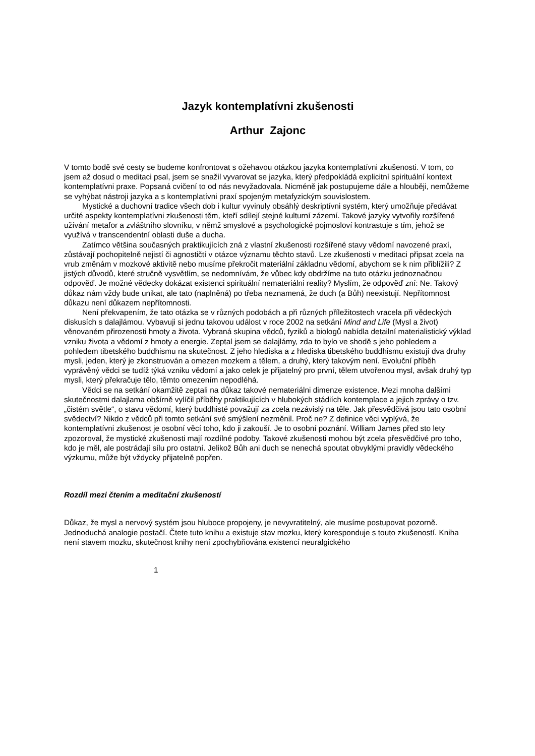Jazyk kontemplatívni zkušenosti
Arthur Zajonc
V tomto bodě své cesty se budeme konfrontovat s ožehavou otázkou jazyka kontemplatívni zkušenosti. V tom, co jsem až dosud o meditaci psal, jsem se snažil vyvarovat se jazyka, který předpokládá explicitní spirituální kontext kontemplatívni praxe. Popsaná cvičení to od nás nevyžadovala. Nicméně jak postupujeme dále a hlouběji, nemůžeme se vyhýbat nástroji jazyka a s kontemplatívni praxí spojeným metafyzickým souvislostem.
Mystické a duchovní tradice všech dob i kultur vyvinuly obsáhlý deskriptívni systém, který umožňuje předávat určité aspekty kontemplatívni zkušenosti těm, kteří sdílejí stejné kulturní zázemí. Takové jazyky vytvořily rozšířené užívání metafor a zvláštního slovníku, v němž smyslové a psychologické pojmosloví kontrastuje s tím, jehož se využívá v transcendentní oblasti duše a ducha.
Zatímco většina současných praktikujících zná z vlastní zkušenosti rozšířené stavy vědomí navozené praxí, zůstávají pochopitelně nejistí či agnostičtí v otázce významu těchto stavů. Lze zkušenosti v meditaci připsat zcela na vrub změnám v mozkové aktivitě nebo musíme překročit materiální základnu vědomí, abychom se k nim přiblížili? Z jistých důvodů, které stručně vysvětlím, se nedomnívám, že vůbec kdy obdržíme na tuto otázku jednoznačnou odpověď. Je možné vědecky dokázat existenci spirituální nemateriálni reality? Myslím, že odpověď zní: Ne. Takový důkaz nám vždy bude unikat, ale tato (naplněná) po třeba neznamená, že duch (a Bůh) neexistují. Nepřítomnost důkazu není důkazem nepřítomnosti.
Není překvapením, že tato otázka se v různých podobách a při různých příležitostech vracela při vědeckých diskusích s dalajlámou. Vybavuji si jednu takovou událost v roce 2002 na setkání Mind and Life (Mysl a život) věnovaném přirozenosti hmoty a života. Vybraná skupina vědců, fyziků a biologů nabídla detailní materialistický výklad vzniku života a vědomí z hmoty a energie. Zeptal jsem se dalajlámy, zda to bylo ve shodě s jeho pohledem a pohledem tibetského buddhismu na skutečnost. Z jeho hlediska a z hlediska tibetského buddhismu existují dva druhy mysli, jeden, který je zkonstruován a omezen mozkem a tělem, a druhý, který takovým není. Evoluční příběh vyprávěný vědci se tudíž týká vzniku vědomí a jako celek je přijatelný pro první, tělem utvořenou mysl, avšak druhý typ mysli, který překračuje tělo, těmto omezením nepodléhá.
Vědci se na setkání okamžitě zeptali na důkaz takové nemateriálni dimenze existence. Mezi mnoha dalšími skutečnostmi dalajlama obšírně vylíčil příběhy praktikujících v hlubokých stádiích kontemplace a jejich zprávy o tzv. „čistém světle“, o stavu vědomí, který buddhisté považují za zcela nezávislý na těle. Jak přesvědčivá jsou tato osobní svědectví? Nikdo z vědců při tomto setkání své smýšlení nezměnil. Proč ne? Z definice věci vyplývá, že kontemplatívni zkušenost je osobní věcí toho, kdo ji zakouší. Je to osobní poznání. William James před sto lety zpozoroval, že mystické zkušenosti mají rozdílné podoby. Takové zkušenosti mohou být zcela přesvědčivé pro toho, kdo je měl, ale postrádají sílu pro ostatní. Jelikož Bůh ani duch se nenechá spoutat obvyklými pravidly vědeckého výzkumu, může být vždycky přijatelně popřen.
Rozdíl mezi čtením a meditační zkušeností
Důkaz, že mysl a nervový systém jsou hluboce propojeny, je nevyvratitelný, ale musíme postupovat pozorně. Jednoduchá analogie postačí. Čtete tuto knihu a existuje stav mozku, který koresponduje s touto zkušeností. Kniha není stavem mozku, skutečnost knihy není zpochybňována existencí neuralgického
1